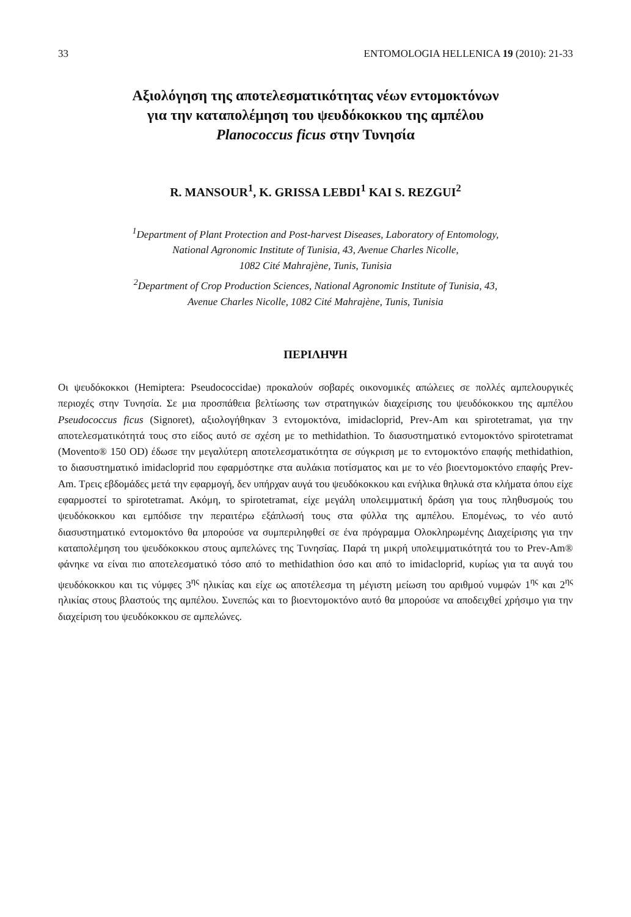33 ENTOMOLOGIA HELLENICA 19 (2010): 21-33
Αξιολόγηση της αποτελεσματικότητας νέων εντομοκτόνων
για την καταπολέμηση του ψευδόκοκκου της αμπέλου
Planococcus ficus στην Τυνησία
R. MANSOUR<sup>1</sup>, K. GRISSA LEBDI<sup>1</sup> KAI S. REZGUI<sup>2</sup>
<sup>1</sup> Department of Plant Protection and Post-harvest Diseases, Laboratory of Entomology,
National Agronomic Institute of Tunisia, 43, Avenue Charles Nicolle,
1082 Cité Mahrajène, Tunis, Tunisia
<sup>2</sup> Department of Crop Production Sciences, National Agronomic Institute of Tunisia, 43,
Avenue Charles Nicolle, 1082 Cité Mahrajène, Tunis, Tunisia
ΠΕΡΙΛΗΨΗ
Οι ψευδόκοκκοι (Hemiptera: Pseudococcidae) προκαλούν σοβαρές οικονομικές απώλειες σε πολλές αμπελουργικές περιοχές στην Τυνησία. Σε μια προσπάθεια βελτίωσης των στρατηγικών διαχείρισης του ψευδόκοκκου της αμπέλου Pseudococcus ficus (Signoret), αξιολογήθηκαν 3 εντομοκτόνα, imidacloprid, Prev-Am και spirotetramat, για την αποτελεσματικότητά τους στο είδος αυτό σε σχέση με το methidathion. Το διασυστηματικό εντομοκτόνο spirotetramat (Movento® 150 OD) έδωσε την μεγαλύτερη αποτελεσματικότητα σε σύγκριση με το εντομοκτόνο επαφής methidathion, το διασυστηματικό imidacloprid που εφαρμόστηκε στα αυλάκια ποτίσματος και με το νέο βιοεντομοκτόνο επαφής Prev-Am. Τρεις εβδομάδες μετά την εφαρμογή, δεν υπήρχαν αυγά του ψευδόκοκκου και ενήλικα θηλυκά στα κλήματα όπου είχε εφαρμοστεί το spirotetramat. Ακόμη, το spirotetramat, είχε μεγάλη υπολειμματική δράση για τους πληθυσμούς του ψευδόκοκκου και εμπόδισε την περαιτέρω εξάπλωσή τους στα φύλλα της αμπέλου. Επομένως, το νέο αυτό διασυστηματικό εντομοκτόνο θα μπορούσε να συμπεριληφθεί σε ένα πρόγραμμα Ολοκληρωμένης Διαχείρισης για την καταπολέμηση του ψευδόκοκκου στους αμπελώνες της Τυνησίας. Παρά τη μικρή υπολειμματικότητά του το Prev-Am® φάνηκε να είναι πιο αποτελεσματικό τόσο από το methidathion όσο και από το imidacloprid, κυρίως για τα αυγά του ψευδόκοκκου και τις νύμφες 3<sup>ης</sup> ηλικίας και είχε ως αποτέλεσμα τη μέγιστη μείωση του αριθμού νυμφών 1<sup>ης</sup> και 2<sup>ης</sup> ηλικίας στους βλαστούς της αμπέλου. Συνεπώς και το βιοεντομοκτόνο αυτό θα μπορούσε να αποδειχθεί χρήσιμο για την διαχείριση του ψευδόκοκκου σε αμπελώνες.